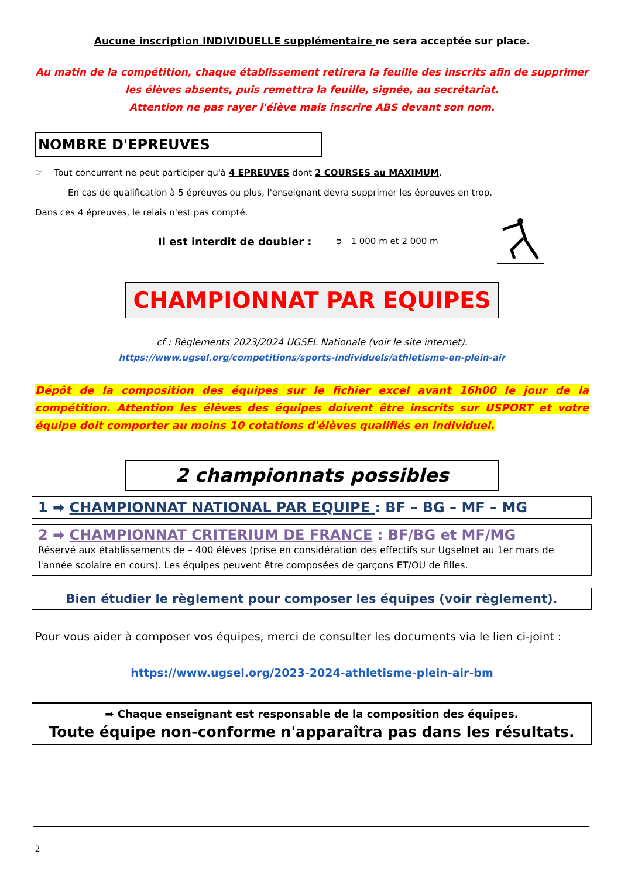Aucune inscription INDIVIDUELLE supplémentaire ne sera acceptée sur place.
Au matin de la compétition, chaque établissement retirera la feuille des inscrits afin de supprimer les élèves absents, puis remettra la feuille, signée, au secrétariat.
Attention ne pas rayer l'élève mais inscrire ABS devant son nom.
NOMBRE D'EPREUVES
☞ Tout concurrent ne peut participer qu'à 4 EPREUVES dont 2 COURSES au MAXIMUM.
En cas de qualification à 5 épreuves ou plus, l'enseignant devra supprimer les épreuves en trop.
Dans ces 4 épreuves, le relais n'est pas compté.
Il est interdit de doubler : ➲ 1 000 m et 2 000 m
CHAMPIONNAT PAR EQUIPES
cf : Règlements 2023/2024 UGSEL Nationale (voir le site internet).
https://www.ugsel.org/competitions/sports-individuels/athletisme-en-plein-air
Dépôt de la composition des équipes sur le fichier excel avant 16h00 le jour de la compétition. Attention les élèves des équipes doivent être inscrits sur USPORT et votre équipe doit comporter au moins 10 cotations d'élèves qualifiés en individuel.
2 championnats possibles
1 ➡ CHAMPIONNAT NATIONAL PAR EQUIPE : BF – BG – MF – MG
2 ➡ CHAMPIONNAT CRITERIUM DE FRANCE : BF/BG et MF/MG
Réservé aux établissements de – 400 élèves (prise en considération des effectifs sur Ugselnet au 1er mars de l'année scolaire en cours). Les équipes peuvent être composées de garçons ET/OU de filles.
Bien étudier le règlement pour composer les équipes (voir règlement).
Pour vous aider à composer vos équipes, merci de consulter les documents via le lien ci-joint :
https://www.ugsel.org/2023-2024-athletisme-plein-air-bm
➡ Chaque enseignant est responsable de la composition des équipes.
Toute équipe non-conforme n'apparaîtra pas dans les résultats.
2